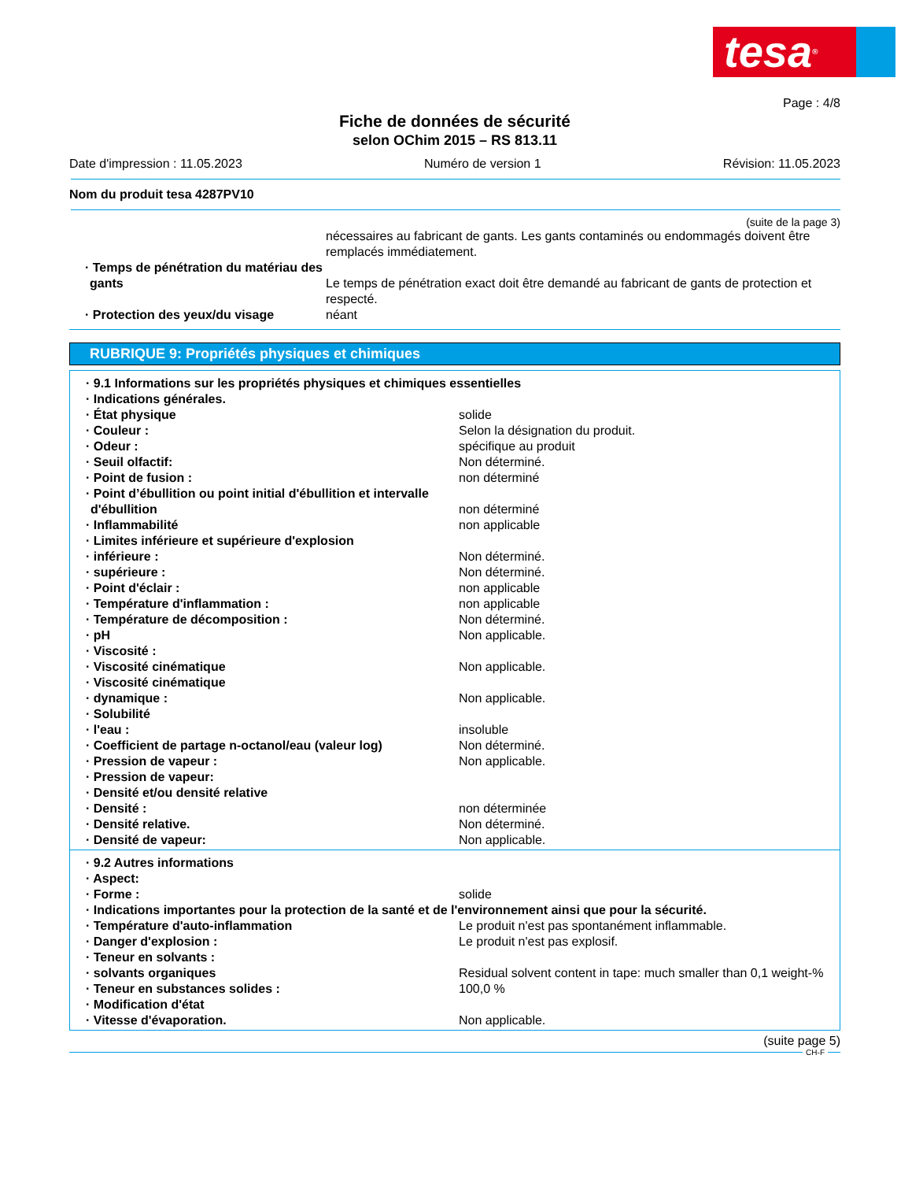tesa®
Page : 4/8
Fiche de données de sécurité
selon OChim 2015 – RS 813.11
Date d'impression : 11.05.2023 Numéro de version 1 Révision: 11.05.2023
Nom du produit tesa 4287PV10
(suite de la page 3)
| | nécessaires au fabricant de gants. Les gants contaminés ou endommagés doivent être remplacés immédiatement. |
| · Temps de pénétration du matériau des gants | Le temps de pénétration exact doit être demandé au fabricant de gants de protection et respecté. |
| · Protection des yeux/du visage | néant |
RUBRIQUE 9: Propriétés physiques et chimiques
| · 9.1 Informations sur les propriétés physiques et chimiques essentielles | |
| · Indications générales. | |
| · État physique | solide |
| · Couleur : | Selon la désignation du produit. |
| · Odeur : | spécifique au produit |
| · Seuil olfactif: | Non déterminé. |
| · Point de fusion : | non déterminé |
| · Point d’ébullition ou point initial d'ébullition et intervalle d'ébullition | non déterminé |
| · Inflammabilité | non applicable |
| · Limites inférieure et supérieure d'explosion | |
| · inférieure : | Non déterminé. |
| · supérieure : | Non déterminé. |
| · Point d'éclair : | non applicable |
| · Température d'inflammation : | non applicable |
| · Température de décomposition : | Non déterminé. |
| · pH | Non applicable. |
| · Viscosité : | |
| · Viscosité cinématique | Non applicable. |
| · Viscosité cinématique | |
| · dynamique : | Non applicable. |
| · Solubilité | |
| · l'eau : | insoluble |
| · Coefficient de partage n-octanol/eau (valeur log) | Non déterminé. |
| · Pression de vapeur : | Non applicable. |
| · Pression de vapeur: | |
| · Densité et/ou densité relative | |
| · Densité : | non déterminée |
| · Densité relative. | Non déterminé. |
| · Densité de vapeur: | Non applicable. |
| · 9.2 Autres informations | |
| · Aspect: | |
| · Forme : | solide |
| · Indications importantes pour la protection de la santé et de l'environnement ainsi que pour la sécurité. | |
| · Température d'auto-inflammation | Le produit n'est pas spontanément inflammable. |
| · Danger d'explosion : | Le produit n'est pas explosif. |
| · Teneur en solvants : | |
| · solvants organiques | Residual solvent content in tape: much smaller than 0,1 weight-% |
| · Teneur en substances solides : | 100,0 % |
| · Modification d'état | |
| · Vitesse d'évaporation. | Non applicable. |
(suite page 5)
CH-F